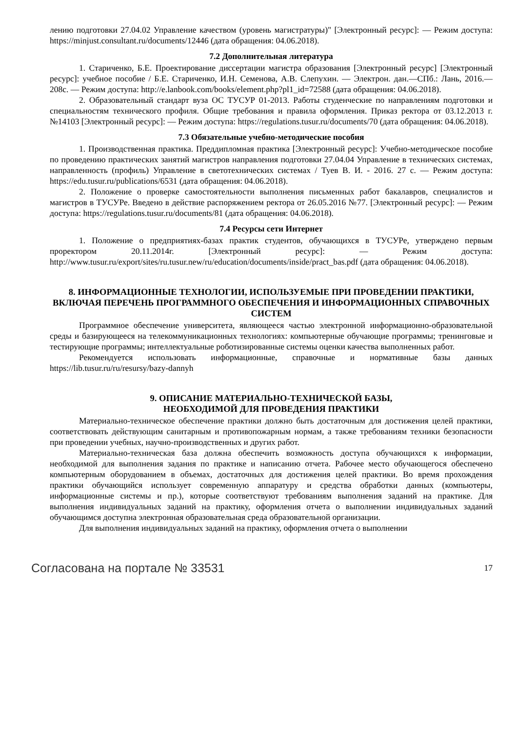лению подготовки 27.04.02 Управление качеством (уровень магистратуры)" [Электронный ресурс]: — Режим доступа: https://minjust.consultant.ru/documents/12446 (дата обращения: 04.06.2018).
7.2 Дополнительная литература
1. Стариченко, Б.Е. Проектирование диссертации магистра образования [Электронный ресурс] [Электронный ресурс]: учебное пособие / Б.Е. Стариченко, И.Н. Семенова, А.В. Слепухин. — Электрон. дан.—СПб.: Лань, 2016.—208с. — Режим доступа: http://e.lanbook.com/books/element.php?pl1_id=72588 (дата обращения: 04.06.2018).
2. Образовательный стандарт вуза ОС ТУСУР 01-2013. Работы студенческие по направлениям подготовки и специальностям технического профиля. Общие требования и правила оформления. Приказ ректора от 03.12.2013 г. №14103 [Электронный ресурс]: — Режим доступа: https://regulations.tusur.ru/documents/70 (дата обращения: 04.06.2018).
7.3 Обязательные учебно-методические пособия
1. Производственная практика. Преддипломная практика [Электронный ресурс]: Учебно-методическое пособие по проведению практических занятий магистров направления подготовки 27.04.04 Управление в технических системах, направленность (профиль) Управление в светотехнических системах / Туев В. И. - 2016. 27 с. — Режим доступа: https://edu.tusur.ru/publications/6531 (дата обращения: 04.06.2018).
2. Положение о проверке самостоятельности выполнения письменных работ бакалавров, специалистов и магистров в ТУСУРе. Введено в действие распоряжением ректора от 26.05.2016 №77. [Электронный ресурс]: — Режим доступа: https://regulations.tusur.ru/documents/81 (дата обращения: 04.06.2018).
7.4 Ресурсы сети Интернет
1. Положение о предприятиях-базах практик студентов, обучающихся в ТУСУРе, утверждено первым проректором 20.11.2014г. [Электронный ресурс]: — Режим доступа: http://www.tusur.ru/export/sites/ru.tusur.new/ru/education/documents/inside/pract_bas.pdf (дата обращения: 04.06.2018).
8. ИНФОРМАЦИОННЫЕ ТЕХНОЛОГИИ, ИСПОЛЬЗУЕМЫЕ ПРИ ПРОВЕДЕНИИ ПРАКТИКИ, ВКЛЮЧАЯ ПЕРЕЧЕНЬ ПРОГРАММНОГО ОБЕСПЕЧЕНИЯ И ИНФОРМАЦИОННЫХ СПРАВОЧНЫХ СИСТЕМ
Программное обеспечение университета, являющееся частью электронной информационно-образовательной среды и базирующееся на телекоммуникационных технологиях: компьютерные обучающие программы; тренинговые и тестирующие программы; интеллектуальные роботизированные системы оценки качества выполненных работ.
Рекомендуется использовать информационные, справочные и нормативные базы данных https://lib.tusur.ru/ru/resursy/bazy-dannyh
9. ОПИСАНИЕ МАТЕРИАЛЬНО-ТЕХНИЧЕСКОЙ БАЗЫ,
НЕОБХОДИМОЙ ДЛЯ ПРОВЕДЕНИЯ ПРАКТИКИ
Материально-техническое обеспечение практики должно быть достаточным для достижения целей практики, соответствовать действующим санитарным и противопожарным нормам, а также требованиям техники безопасности при проведении учебных, научно-производственных и других работ.
Материально-техническая база должна обеспечить возможность доступа обучающихся к информации, необходимой для выполнения задания по практике и написанию отчета. Рабочее место обучающегося обеспечено компьютерным оборудованием в объемах, достаточных для достижения целей практики. Во время прохождения практики обучающийся использует современную аппаратуру и средства обработки данных (компьютеры, информационные системы и пр.), которые соответствуют требованиям выполнения заданий на практике. Для выполнения индивидуальных заданий на практику, оформления отчета о выполнении индивидуальных заданий обучающимся доступна электронная образовательная среда образовательной организации.
Для выполнения индивидуальных заданий на практику, оформления отчета о выполнении
Согласована на портале № 33531 17